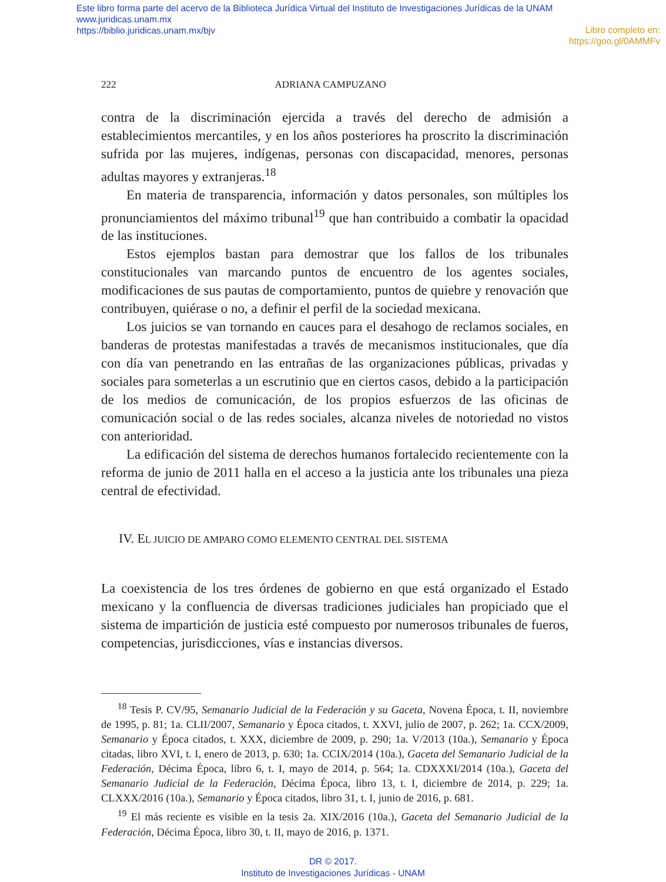Este libro forma parte del acervo de la Biblioteca Jurídica Virtual del Instituto de Investigaciones Jurídicas de la UNAM
www.juridicas.unam.mx
https://biblio.juridicas.unam.mx/bjv
Libro completo en:
https://goo.gl/0AMMFv
222 ADRIANA CAMPUZANO
contra de la discriminación ejercida a través del derecho de admisión a establecimientos mercantiles, y en los años posteriores ha proscrito la discriminación sufrida por las mujeres, indígenas, personas con discapacidad, menores, personas adultas mayores y extranjeras.<sup>18</sup>
En materia de transparencia, información y datos personales, son múltiples los pronunciamientos del máximo tribunal<sup>19</sup> que han contribuido a combatir la opacidad de las instituciones.
Estos ejemplos bastan para demostrar que los fallos de los tribunales constitucionales van marcando puntos de encuentro de los agentes sociales, modificaciones de sus pautas de comportamiento, puntos de quiebre y renovación que contribuyen, quiérase o no, a definir el perfil de la sociedad mexicana.
Los juicios se van tornando en cauces para el desahogo de reclamos sociales, en banderas de protestas manifestadas a través de mecanismos institucionales, que día con día van penetrando en las entrañas de las organizaciones públicas, privadas y sociales para someterlas a un escrutinio que en ciertos casos, debido a la participación de los medios de comunicación, de los propios esfuerzos de las oficinas de comunicación social o de las redes sociales, alcanza niveles de notoriedad no vistos con anterioridad.
La edificación del sistema de derechos humanos fortalecido recientemente con la reforma de junio de 2011 halla en el acceso a la justicia ante los tribunales una pieza central de efectividad.
IV. EL JUICIO DE AMPARO COMO ELEMENTO CENTRAL DEL SISTEMA
La coexistencia de los tres órdenes de gobierno en que está organizado el Estado mexicano y la confluencia de diversas tradiciones judiciales han propiciado que el sistema de impartición de justicia esté compuesto por numerosos tribunales de fueros, competencias, jurisdicciones, vías e instancias diversos.
<sup>18</sup> Tesis P. CV/95, Semanario Judicial de la Federación y su Gaceta, Novena Época, t. II, noviembre de 1995, p. 81; 1a. CLII/2007, Semanario y Época citados, t. XXVI, julio de 2007, p. 262; 1a. CCX/2009, Semanario y Época citados, t. XXX, diciembre de 2009, p. 290; 1a. V/2013 (10a.), Semanario y Época citadas, libro XVI, t. I, enero de 2013, p. 630; 1a. CCIX/2014 (10a.), Gaceta del Semanario Judicial de la Federación, Décima Época, libro 6, t. I, mayo de 2014, p. 564; 1a. CDXXXI/2014 (10a.), Gaceta del Semanario Judicial de la Federación, Décima Época, libro 13, t. I, diciembre de 2014, p. 229; 1a. CLXXX/2016 (10a.), Semanario y Época citados, libro 31, t. I, junio de 2016, p. 681.
<sup>19</sup> El más reciente es visible en la tesis 2a. XIX/2016 (10a.), Gaceta del Semanario Judicial de la Federación, Décima Época, libro 30, t. II, mayo de 2016, p. 1371.
DR © 2017.
Instituto de Investigaciones Jurídicas - UNAM